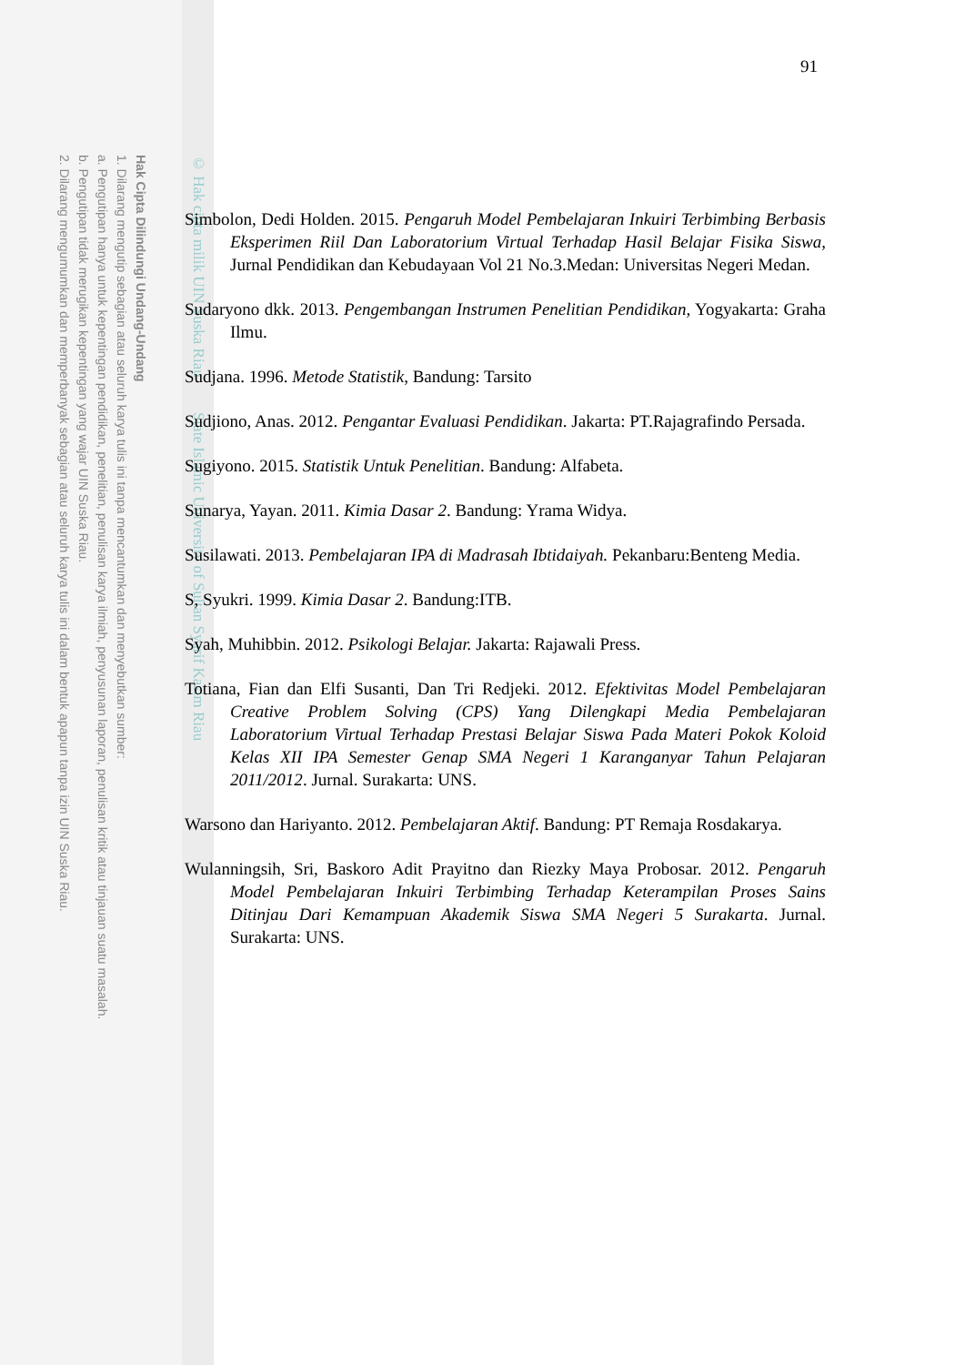Hak Cipta Dilindungi Undang-Undang
1. Dilarang mengutip sebagian atau seluruh karya tulis ini tanpa mencantumkan dan menyebutkan sumber:
a. Pengutipan hanya untuk kepentingan pendidikan, penelitian, penulisan karya ilmiah, penyusunan laporan, penulisan kritik atau tinjauan suatu masalah.
b. Pengutipan tidak merugikan kepentingan yang wajar UIN Suska Riau.
2. Dilarang mengumumkan dan memperbanyak sebagian atau seluruh karya tulis ini dalam bentuk apapun tanpa izin UIN Suska Riau.
© Hak cipta milik UIN Suska Riau State Islamic University of Sultan Syarif Kasim Riau
91
Simbolon, Dedi Holden. 2015. Pengaruh Model Pembelajaran Inkuiri Terbimbing Berbasis Eksperimen Riil Dan Laboratorium Virtual Terhadap Hasil Belajar Fisika Siswa, Jurnal Pendidikan dan Kebudayaan Vol 21 No.3.Medan: Universitas Negeri Medan.
Sudaryono dkk. 2013. Pengembangan Instrumen Penelitian Pendidikan, Yogyakarta: Graha Ilmu.
Sudjana. 1996. Metode Statistik, Bandung: Tarsito
Sudjiono, Anas. 2012. Pengantar Evaluasi Pendidikan. Jakarta: PT.Rajagrafindo Persada.
Sugiyono. 2015. Statistik Untuk Penelitian. Bandung: Alfabeta.
Sunarya, Yayan. 2011. Kimia Dasar 2. Bandung: Yrama Widya.
Susilawati. 2013. Pembelajaran IPA di Madrasah Ibtidaiyah. Pekanbaru:Benteng Media.
S, Syukri. 1999. Kimia Dasar 2. Bandung:ITB.
Syah, Muhibbin. 2012. Psikologi Belajar. Jakarta: Rajawali Press.
Totiana, Fian dan Elfi Susanti, Dan Tri Redjeki. 2012. Efektivitas Model Pembelajaran Creative Problem Solving (CPS) Yang Dilengkapi Media Pembelajaran Laboratorium Virtual Terhadap Prestasi Belajar Siswa Pada Materi Pokok Koloid Kelas XII IPA Semester Genap SMA Negeri 1 Karanganyar Tahun Pelajaran 2011/2012. Jurnal. Surakarta: UNS.
Warsono dan Hariyanto. 2012. Pembelajaran Aktif. Bandung: PT Remaja Rosdakarya.
Wulanningsih, Sri, Baskoro Adit Prayitno dan Riezky Maya Probosar. 2012. Pengaruh Model Pembelajaran Inkuiri Terbimbing Terhadap Keterampilan Proses Sains Ditinjau Dari Kemampuan Akademik Siswa SMA Negeri 5 Surakarta. Jurnal. Surakarta: UNS.